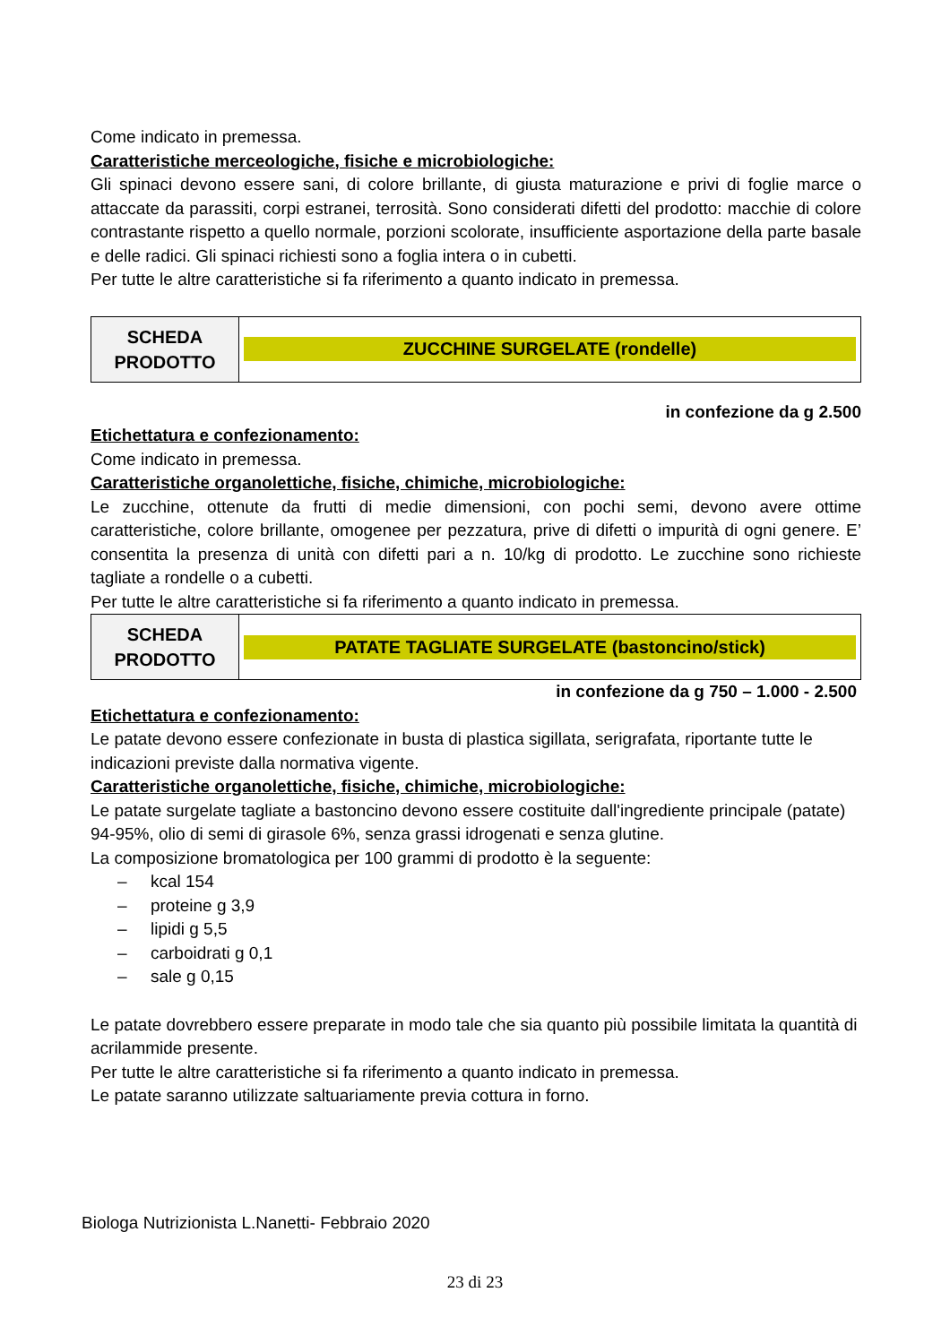Come indicato in premessa.
Caratteristiche merceologiche, fisiche e microbiologiche:
Gli spinaci devono essere sani, di colore brillante, di giusta maturazione e privi di foglie marce o attaccate da parassiti, corpi estranei, terrosità. Sono considerati difetti del prodotto: macchie di colore contrastante rispetto a quello normale, porzioni scolorate, insufficiente asportazione della parte basale e delle radici. Gli spinaci richiesti sono a foglia intera o in cubetti.
Per tutte le altre caratteristiche si fa riferimento a quanto indicato in premessa.
| SCHEDA PRODOTTO | ZUCCHINE SURGELATE (rondelle) |
in confezione da g 2.500
Etichettatura e confezionamento:
Come indicato in premessa.
Caratteristiche organolettiche, fisiche, chimiche, microbiologiche:
Le zucchine, ottenute da frutti di medie dimensioni, con pochi semi, devono avere ottime caratteristiche, colore brillante, omogenee per pezzatura, prive di difetti o impurità di ogni genere. E’ consentita la presenza di unità con difetti pari a n. 10/kg di prodotto. Le zucchine sono richieste tagliate a rondelle o a cubetti.
Per tutte le altre caratteristiche si fa riferimento a quanto indicato in premessa.
| SCHEDA PRODOTTO | PATATE TAGLIATE SURGELATE (bastoncino/stick) |
in confezione da g 750 – 1.000 - 2.500
Etichettatura e confezionamento:
Le patate devono essere confezionate in busta di plastica sigillata, serigrafata, riportante tutte le indicazioni previste dalla normativa vigente.
Caratteristiche organolettiche, fisiche, chimiche, microbiologiche:
Le patate surgelate tagliate a bastoncino devono essere costituite dall'ingrediente principale (patate) 94-95%, olio di semi di girasole 6%, senza grassi idrogenati e senza glutine.
La composizione bromatologica per 100 grammi di prodotto è la seguente:
– kcal 154
– proteine g 3,9
– lipidi g 5,5
– carboidrati g 0,1
– sale g 0,15
Le patate dovrebbero essere preparate in modo tale che sia quanto più possibile limitata la quantità di acrilammide presente.
Per tutte le altre caratteristiche si fa riferimento a quanto indicato in premessa.
Le patate saranno utilizzate saltuariamente previa cottura in forno.
Biologa Nutrizionista L.Nanetti- Febbraio 2020
23 di 23